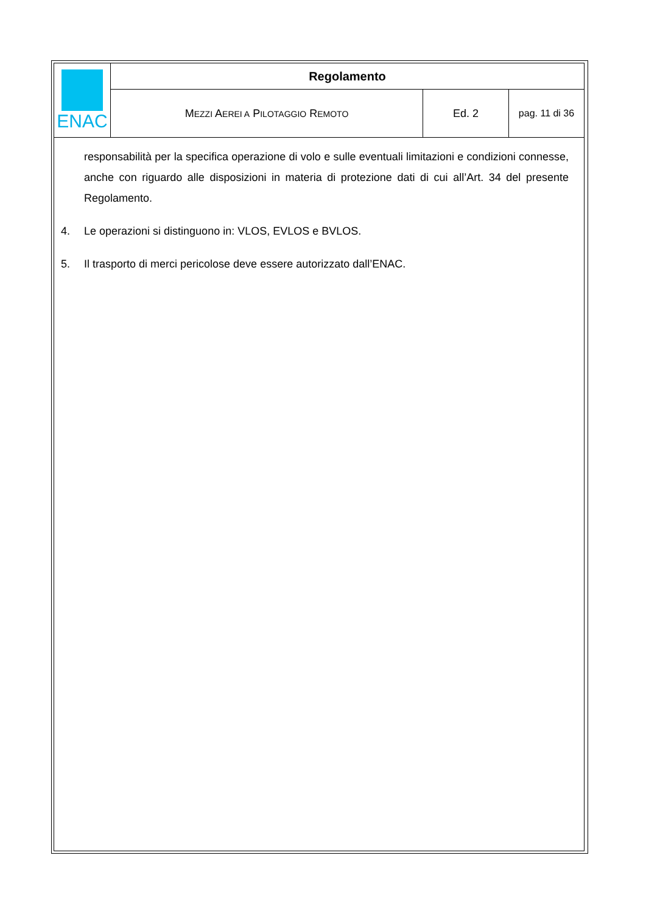| ENAC | Regolamento | | |
| | M EZZI A EREI A P ILOTAGGIO R EMOTO | Ed. 2 | pag. 11 di 36 |
responsabilità per la specifica operazione di volo e sulle eventuali limitazioni e condizioni connesse, anche con riguardo alle disposizioni in materia di protezione dati di cui all’Art. 34 del presente Regolamento.
4. Le operazioni si distinguono in: VLOS, EVLOS e BVLOS.
5. Il trasporto di merci pericolose deve essere autorizzato dall’ENAC.